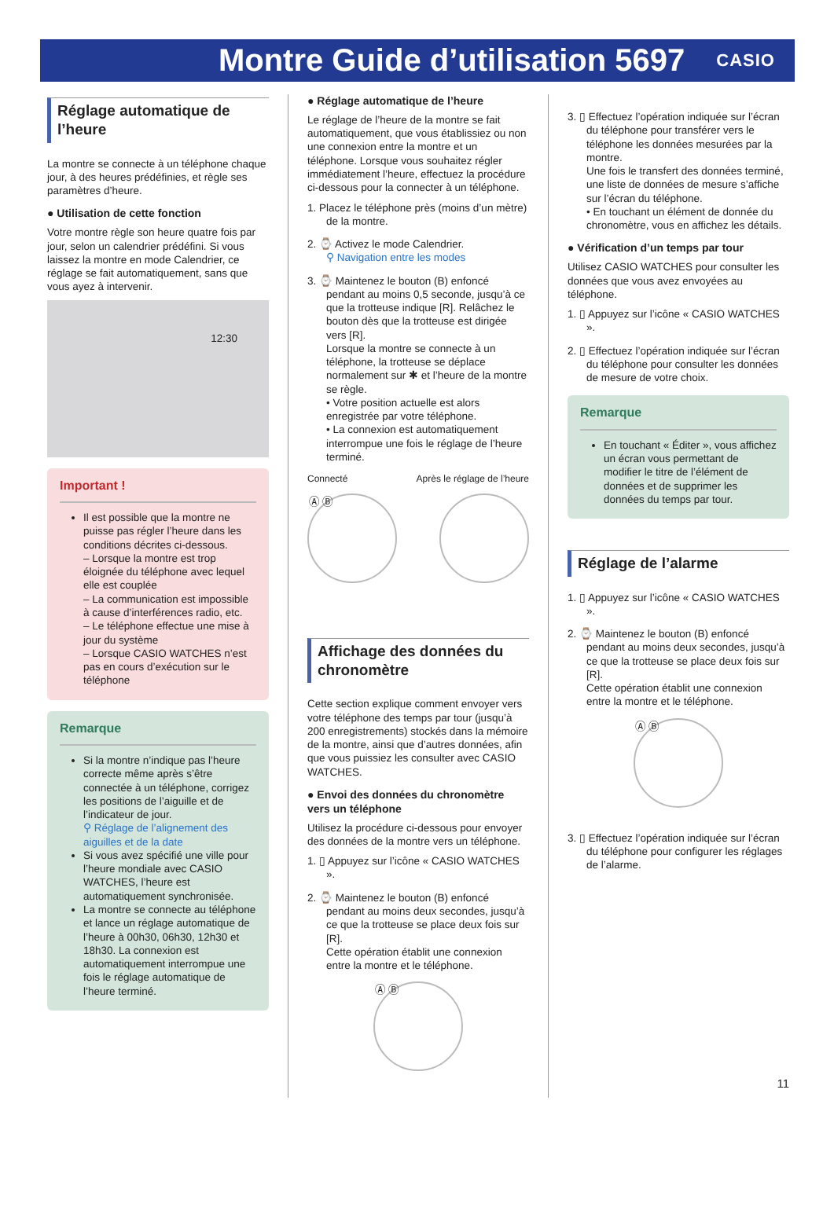Montre Guide d’utilisation 5697
CASIO
Réglage automatique de l’heure
La montre se connecte à un téléphone chaque jour, à des heures prédéfinies, et règle ses paramètres d’heure.
● Utilisation de cette fonction
Votre montre règle son heure quatre fois par jour, selon un calendrier prédéfini. Si vous laissez la montre en mode Calendrier, ce réglage se fait automatiquement, sans que vous ayez à intervenir.
12:30
Important !
Il est possible que la montre ne puisse pas régler l’heure dans les conditions décrites ci-dessous.
– Lorsque la montre est trop éloignée du téléphone avec lequel elle est couplée
– La communication est impossible à cause d’interférences radio, etc.
– Le téléphone effectue une mise à jour du système
– Lorsque CASIO WATCHES n’est pas en cours d’exécution sur le téléphone
Remarque
Si la montre n’indique pas l’heure correcte même après s’être connectée à un téléphone, corrigez les positions de l’aiguille et de l’indicateur de jour.
⚲ Réglage de l’alignement des aiguilles et de la date
Si vous avez spécifié une ville pour l’heure mondiale avec CASIO WATCHES, l’heure est automatiquement synchronisée.
La montre se connecte au téléphone et lance un réglage automatique de l’heure à 00h30, 06h30, 12h30 et 18h30. La connexion est automatiquement interrompue une fois le réglage automatique de l’heure terminé.
● Réglage automatique de l’heure
Le réglage de l’heure de la montre se fait automatiquement, que vous établissiez ou non une connexion entre la montre et un téléphone. Lorsque vous souhaitez régler immédiatement l’heure, effectuez la procédure ci-dessous pour la connecter à un téléphone.
1. Placez le téléphone près (moins d’un mètre) de la montre.
2. ⌚ Activez le mode Calendrier.
⚲ Navigation entre les modes
3. ⌚ Maintenez le bouton (B) enfoncé pendant au moins 0,5 seconde, jusqu’à ce que la trotteuse indique [R]. Relâchez le bouton dès que la trotteuse est dirigée vers [R].
Lorsque la montre se connecte à un téléphone, la trotteuse se déplace normalement sur ✱ et l’heure de la montre se règle.
• Votre position actuelle est alors enregistrée par votre téléphone.
• La connexion est automatiquement interrompue une fois le réglage de l’heure terminé.
Connecté Après le réglage de l’heure
Ⓐ Ⓑ
Affichage des données du chronomètre
Cette section explique comment envoyer vers votre téléphone des temps par tour (jusqu’à 200 enregistrements) stockés dans la mémoire de la montre, ainsi que d’autres données, afin que vous puissiez les consulter avec CASIO WATCHES.
● Envoi des données du chronomètre vers un téléphone
Utilisez la procédure ci-dessous pour envoyer des données de la montre vers un téléphone.
1. ▯ Appuyez sur l’icône « CASIO WATCHES ».
2. ⌚ Maintenez le bouton (B) enfoncé pendant au moins deux secondes, jusqu’à ce que la trotteuse se place deux fois sur [R].
Cette opération établit une connexion entre la montre et le téléphone.
Ⓐ Ⓑ
3. ▯ Effectuez l’opération indiquée sur l’écran du téléphone pour transférer vers le téléphone les données mesurées par la montre.
Une fois le transfert des données terminé, une liste de données de mesure s’affiche sur l’écran du téléphone.
• En touchant un élément de donnée du chronomètre, vous en affichez les détails.
● Vérification d’un temps par tour
Utilisez CASIO WATCHES pour consulter les données que vous avez envoyées au téléphone.
1. ▯ Appuyez sur l’icône « CASIO WATCHES ».
2. ▯ Effectuez l’opération indiquée sur l’écran du téléphone pour consulter les données de mesure de votre choix.
Remarque
En touchant « Éditer », vous affichez un écran vous permettant de modifier le titre de l’élément de données et de supprimer les données du temps par tour.
Réglage de l’alarme
1. ▯ Appuyez sur l’icône « CASIO WATCHES ».
2. ⌚ Maintenez le bouton (B) enfoncé pendant au moins deux secondes, jusqu’à ce que la trotteuse se place deux fois sur [R].
Cette opération établit une connexion entre la montre et le téléphone.
Ⓐ Ⓑ
3. ▯ Effectuez l’opération indiquée sur l’écran du téléphone pour configurer les réglages de l’alarme.
11